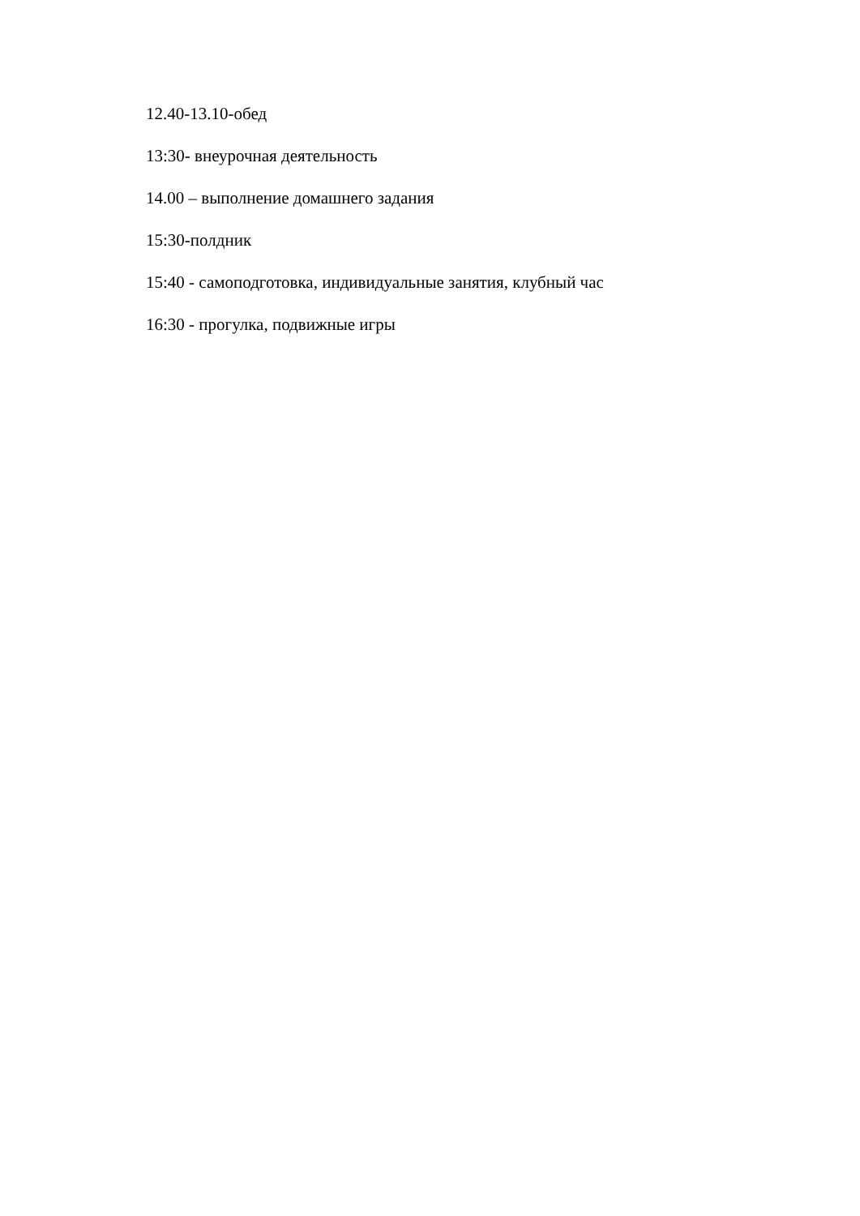12.40-13.10-обед
13:30- внеурочная деятельность
14.00 – выполнение домашнего задания
15:30-полдник
15:40 - самоподготовка, индивидуальные занятия, клубный час
16:30 - прогулка, подвижные игры